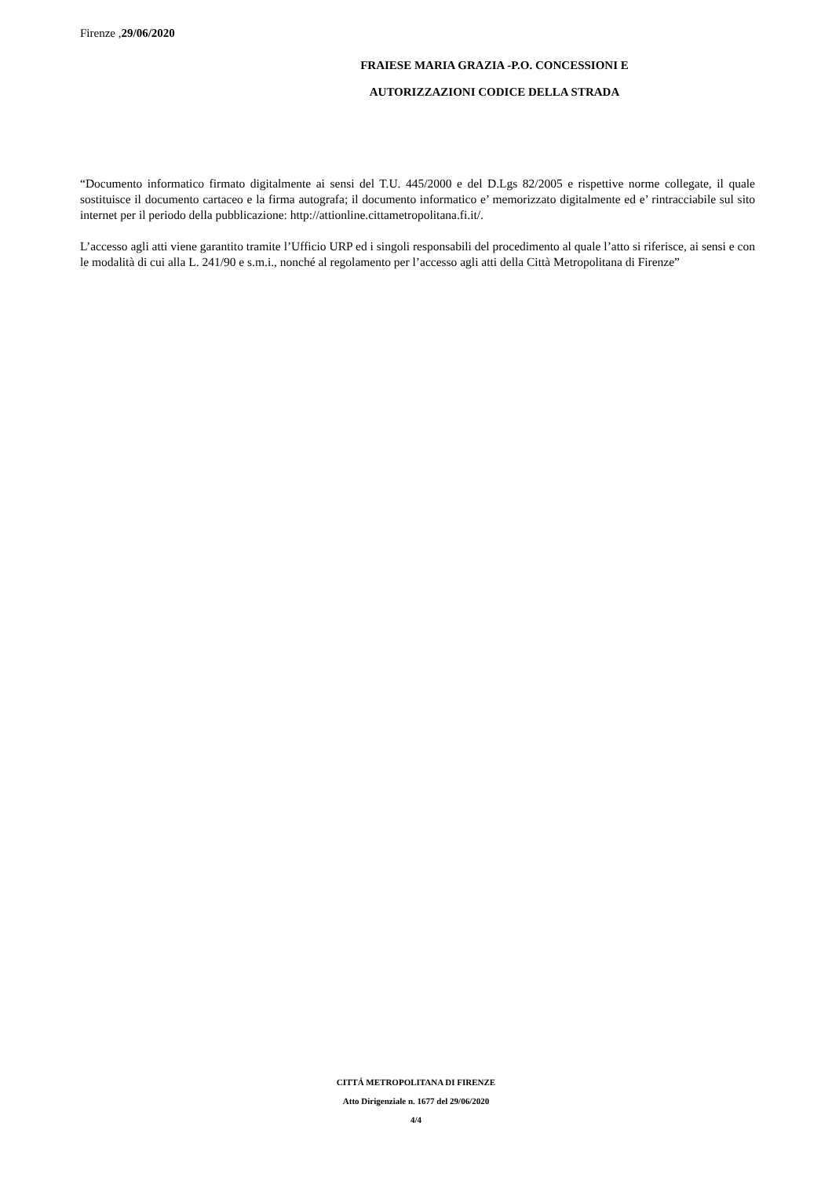Firenze ,29/06/2020
FRAIESE MARIA GRAZIA -P.O. CONCESSIONI E AUTORIZZAZIONI CODICE DELLA STRADA
“Documento informatico firmato digitalmente ai sensi del T.U. 445/2000 e del D.Lgs 82/2005 e rispettive norme collegate, il quale sostituisce il documento cartaceo e la firma autografa; il documento informatico e’ memorizzato digitalmente ed e’ rintracciabile sul sito internet per il periodo della pubblicazione: http://attionline.cittametropolitana.fi.it/.
L’accesso agli atti viene garantito tramite l’Ufficio URP ed i singoli responsabili del procedimento al quale l’atto si riferisce, ai sensi e con le modalità di cui alla L. 241/90 e s.m.i., nonché al regolamento per l’accesso agli atti della Città Metropolitana di Firenze”
CITTÁ METROPOLITANA DI FIRENZE
Atto Dirigenziale n. 1677 del 29/06/2020
4/4